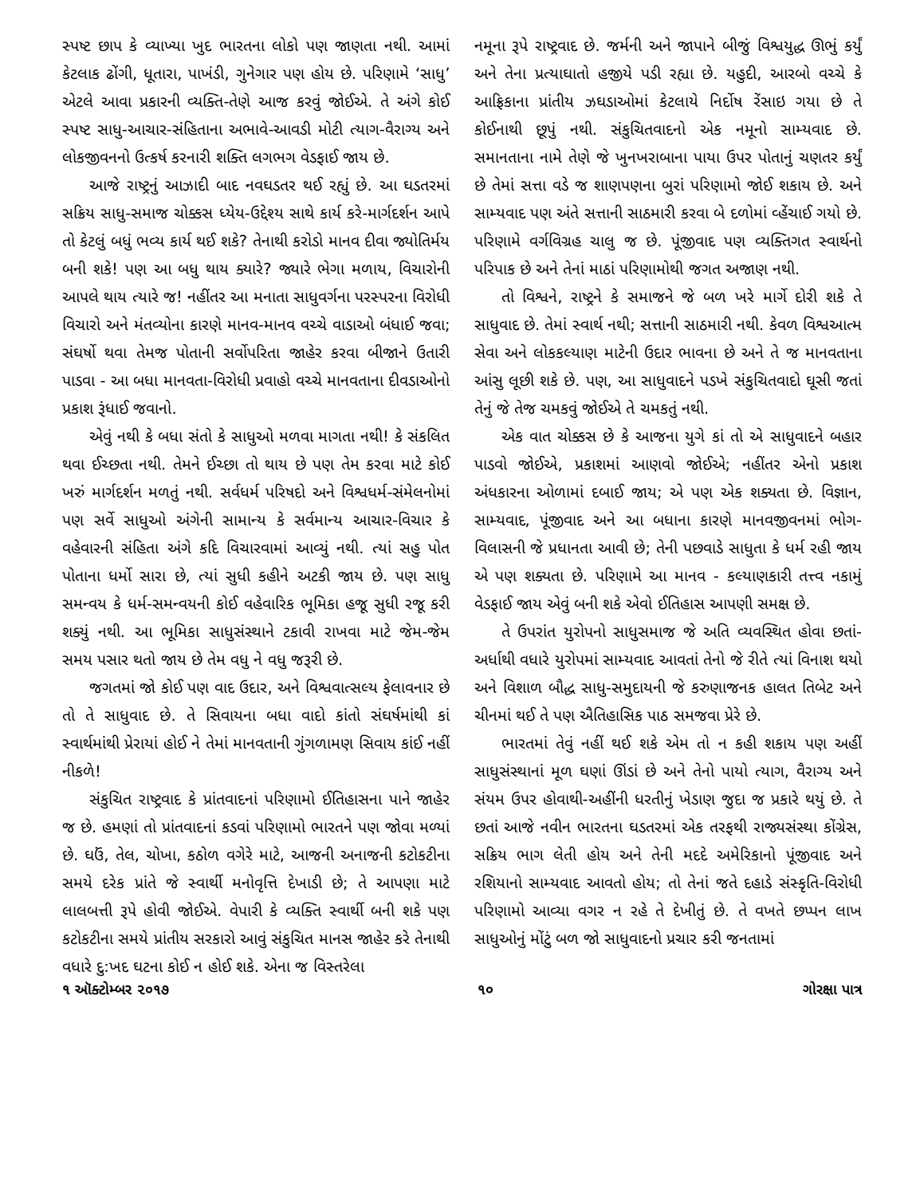સ્પષ્ટ છાપ કે વ્યાખ્યા ખુદ ભારતના લોકો પણ જાણતા નથી. આમાં કેટલાક ઢોંગી, ધૂતારા, પાખંડી, ગુનેગાર પણ હોય છે. પરિણામે ‘સાધુ’ એટલે આવા પ્રકારની વ્યક્તિ-તેણે આજ કરવું જોઈએ. તે અંગે કોઈ સ્પષ્ટ સાધુ-આચાર-સંહિતાના અભાવે-આવડી મોટી ત્યાગ-વૈરાગ્ય અને લોકજીવનનો ઉત્કર્ષ કરનારી શક્તિ લગભગ વેડફાઈ જાય છે.
આજે રાષ્ટ્રનું આઝાદી બાદ નવઘડતર થઈ રહ્યું છે. આ ઘડતરમાં સક્રિય સાધુ-સમાજ ચોક્કસ ધ્યેય-ઉદ્દેશ્ય સાથે કાર્ય કરે-માર્ગદર્શન આપે તો કેટલું બધું ભવ્ય કાર્ય થઈ શકે? તેનાથી કરોડો માનવ દીવા જ્યોતિર્મય બની શકે! પણ આ બધુ થાય ક્યારે? જ્યારે ભેગા મળાય, વિચારોની આપલે થાય ત્યારે જ! નહીંતર આ મનાતા સાધુવર્ગના પરસ્પરના વિરોધી વિચારો અને મંતવ્યોના કારણે માનવ-માનવ વચ્ચે વાડાઓ બંધાઈ જવા; સંઘર્ષો થવા તેમજ પોતાની સર્વોપરિતા જાહેર કરવા બીજાને ઉતારી પાડવા - આ બધા માનવતા-વિરોધી પ્રવાહો વચ્ચે માનવતાના દીવડાઓનો પ્રકાશ રૂંધાઈ જવાનો.
એવું નથી કે બધા સંતો કે સાધુઓ મળવા માગતા નથી! કે સંકલિત થવા ઈચ્છતા નથી. તેમને ઈચ્છા તો થાય છે પણ તેમ કરવા માટે કોઈ ખરું માર્ગદર્શન મળતું નથી. સર્વધર્મ પરિષદો અને વિશ્વધર્મ-સંમેલનોમાં પણ સર્વે સાધુઓ અંગેની સામાન્ય કે સર્વમાન્ય આચાર-વિચાર કે વહેવારની સંહિતા અંગે કદિ વિચારવામાં આવ્યું નથી. ત્યાં સહુ પોત પોતાના ધર્મો સારા છે, ત્યાં સુધી કહીને અટકી જાય છે. પણ સાધુ સમન્વય કે ધર્મ-સમન્વયની કોઈ વહેવારિક ભૂમિકા હજૂ સુધી રજૂ કરી શક્યું નથી. આ ભૂમિકા સાધુસંસ્થાને ટકાવી રાખવા માટે જેમ-જેમ સમય પસાર થતો જાય છે તેમ વધુ ને વધુ જરૂરી છે.
જગતમાં જો કોઈ પણ વાદ ઉદાર, અને વિશ્વવાત્સલ્ય ફેલાવનાર છે તો તે સાધુવાદ છે. તે સિવાયના બધા વાદો કાંતો સંઘર્ષમાંથી કાં સ્વાર્થમાંથી પ્રેરાયાં હોઈ ને તેમાં માનવતાની ગુંગળામણ સિવાય કાંઈ નહીં નીકળે!
સંકુચિત રાષ્ટ્રવાદ કે પ્રાંતવાદનાં પરિણામો ઈતિહાસના પાને જાહેર જ છે. હમણાં તો પ્રાંતવાદનાં કડવાં પરિણામો ભારતને પણ જોવા મળ્યાં છે. ઘઉં, તેલ, ચોખા, કઠોળ વગેરે માટે, આજની અનાજની કટોકટીના સમયે દરેક પ્રાંતે જે સ્વાર્થી મનોવૃત્તિ દેખાડી છે; તે આપણા માટે લાલબત્તી રૂપે હોવી જોઈએ. વેપારી કે વ્યક્તિ સ્વાર્થી બની શકે પણ કટોકટીના સમયે પ્રાંતીય સરકારો આવું સંકુચિત માનસ જાહેર કરે તેનાથી વધારે દુ:ખદ ઘટના કોઈ ન હોઈ શકે. એના જ વિસ્તરેલા
નમૂના રૂપે રાષ્ટ્રવાદ છે. જર્મની અને જાપાને બીજું વિશ્વયુદ્ધ ઊભું કર્યું અને તેના પ્રત્યાઘાતો હજીયે પડી રહ્યા છે. યહુદી, આરબો વચ્ચે કે આફ્રિકાના પ્રાંતીય ઝઘડાઓમાં કેટલાયે નિર્દોષ રેંસાઇ ગયા છે તે કોઈનાથી છૂપું નથી. સંકુચિતવાદનો એક નમૂનો સામ્યવાદ છે. સમાનતાના નામે તેણે જે ખુનખરાબાના પાયા ઉપર પોતાનું ચણતર કર્યું છે તેમાં સત્તા વડે જ શાણપણના બુરાં પરિણામો જોઈ શકાય છે. અને સામ્યવાદ પણ અંતે સત્તાની સાઠમારી કરવા બે દળોમાં વ્હેંચાઈ ગયો છે. પરિણામે વર્ગવિગ્રહ ચાલુ જ છે. પૂંજીવાદ પણ વ્યક્તિગત સ્વાર્થનો પરિપાક છે અને તેનાં માઠાં પરિણામોથી જગત અજાણ નથી.
તો વિશ્વને, રાષ્ટ્રને કે સમાજને જે બળ ખરે માર્ગે દોરી શકે તે સાધુવાદ છે. તેમાં સ્વાર્થ નથી; સત્તાની સાઠમારી નથી. કેવળ વિશ્વઆત્મ સેવા અને લોકકલ્યાણ માટેની ઉદાર ભાવના છે અને તે જ માનવતાના આંસુ લૂછી શકે છે. પણ, આ સાધુવાદને પડખે સંકુચિતવાદો ઘૂસી જતાં તેનું જે તેજ ચમકવું જોઈએ તે ચમકતું નથી.
એક વાત ચોક્કસ છે કે આજના યુગે કાં તો એ સાધુવાદને બહાર પાડવો જોઈએ, પ્રકાશમાં આણવો જોઈએ; નહીંતર એનો પ્રકાશ અંધકારના ઓળામાં દબાઈ જાય; એ પણ એક શક્યતા છે. વિજ્ઞાન, સામ્યવાદ, પૂંજીવાદ અને આ બધાના કારણે માનવજીવનમાં ભોગ-વિલાસની જે પ્રધાનતા આવી છે; તેની પછવાડે સાધુતા કે ધર્મ રહી જાય એ પણ શક્યતા છે. પરિણામે આ માનવ - કલ્યાણકારી તત્ત્વ નકામું વેડફાઈ જાય એવું બની શકે એવો ઈતિહાસ આપણી સમક્ષ છે.
તે ઉપરાંત યુરોપનો સાધુસમાજ જે અતિ વ્યવસ્થિત હોવા છતાં-અર્ધાથી વધારે યુરોપમાં સામ્યવાદ આવતાં તેનો જે રીતે ત્યાં વિનાશ થયો અને વિશાળ બૌદ્ધ સાધુ-સમુદાયની જે કરુણાજનક હાલત તિબેટ અને ચીનમાં થઈ તે પણ ઐતિહાસિક પાઠ સમજવા પ્રેરે છે.
ભારતમાં તેવું નહીં થઈ શકે એમ તો ન કહી શકાય પણ અહીં સાધુસંસ્થાનાં મૂળ ઘણાં ઊંડાં છે અને તેનો પાયો ત્યાગ, વૈરાગ્ય અને સંયમ ઉપર હોવાથી-અહીંની ધરતીનું ખેડાણ જુદા જ પ્રકારે થયું છે. તે છતાં આજે નવીન ભારતના ઘડતરમાં એક તરફથી રાજ્યસંસ્થા કોંગ્રેસ, સક્રિય ભાગ લેતી હોય અને તેની મદદે અમેરિકાનો પૂંજીવાદ અને રશિયાનો સામ્યવાદ આવતો હોય; તો તેનાં જતે દહાડે સંસ્કૃતિ-વિરોધી પરિણામો આવ્યા વગર ન રહે તે દેખીતું છે. તે વખતે છપ્પન લાખ સાધુઓનું મોંટું બળ જો સાધુવાદનો પ્રચાર કરી જનતામાં
૧ ઑક્ટોમ્બર ૨૦૧૭ ૧૦ ગોરક્ષા પાત્ર